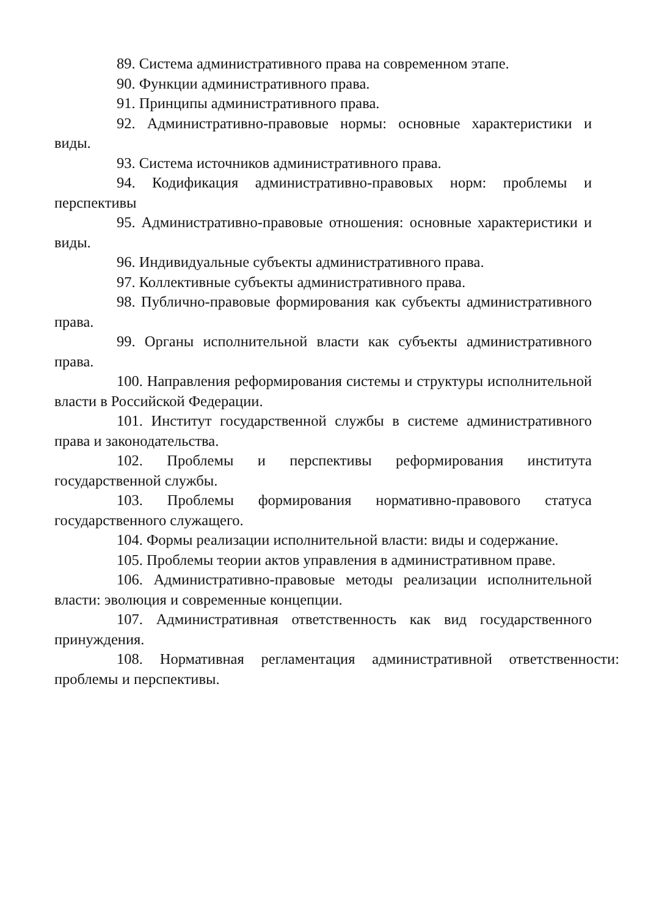89. Система административного права на современном этапе.
90. Функции административного права.
91. Принципы административного права.
92. Административно-правовые нормы: основные характеристики и виды.
93. Система источников административного права.
94. Кодификация административно-правовых норм: проблемы и перспективы
95. Административно-правовые отношения: основные характеристики и виды.
96. Индивидуальные субъекты административного права.
97. Коллективные субъекты административного права.
98. Публично-правовые формирования как субъекты административного права.
99. Органы исполнительной власти как субъекты административного права.
100. Направления реформирования системы и структуры исполнительной власти в Российской Федерации.
101. Институт государственной службы в системе административного права и законодательства.
102. Проблемы и перспективы реформирования института государственной службы.
103. Проблемы формирования нормативно-правового статуса государственного служащего.
104. Формы реализации исполнительной власти: виды и содержание.
105. Проблемы теории актов управления в административном праве.
106. Административно-правовые методы реализации исполнительной власти: эволюция и современные концепции.
107. Административная ответственность как вид государственного принуждения.
108. Нормативная регламентация административной ответственности: проблемы и перспективы.